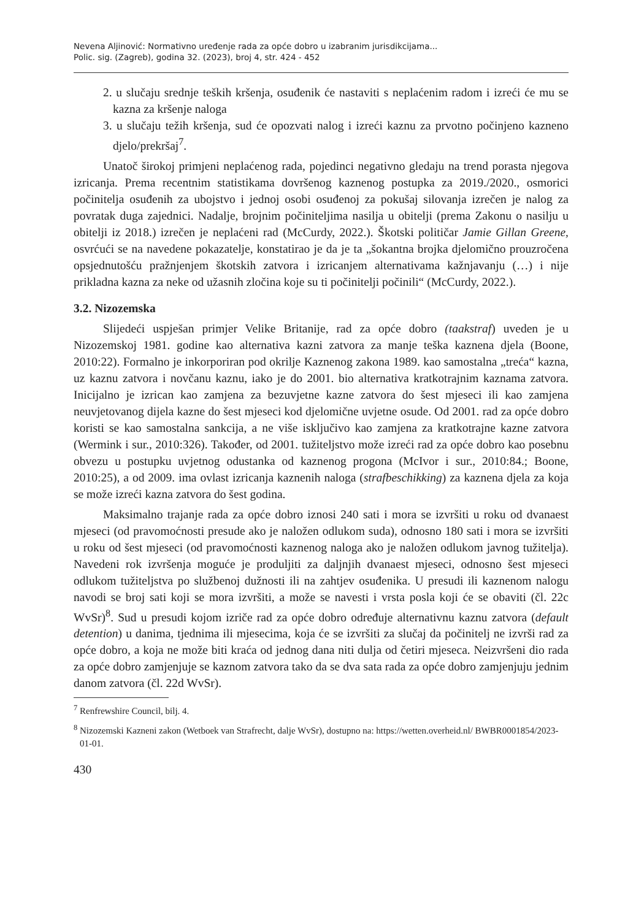Nevena Aljinović: Normativno uređenje rada za opće dobro u izabranim jurisdikcijama...
Polic. sig. (Zagreb), godina 32. (2023), broj 4, str. 424 - 452
2. u slučaju srednje teških kršenja, osuđenik će nastaviti s neplaćenim radom i izreći će mu se kazna za kršenje naloga
3. u slučaju težih kršenja, sud će opozvati nalog i izreći kaznu za prvotno počinjeno kazneno djelo/prekršaj<sup>7</sup>.
Unatoč širokoj primjeni neplaćenog rada, pojedinci negativno gledaju na trend porasta njegova izricanja. Prema recentnim statistikama dovršenog kaznenog postupka za 2019./2020., osmorici počinitelja osuđenih za ubojstvo i jednoj osobi osuđenoj za pokušaj silovanja izrečen je nalog za povratak duga zajednici. Nadalje, brojnim počiniteljima nasilja u obitelji (prema Zakonu o nasilju u obitelji iz 2018.) izrečen je neplaćeni rad (McCurdy, 2022.). Škotski političar Jamie Gillan Greene, osvrćući se na navedene pokazatelje, konstatirao je da je ta „šokantna brojka djelomično prouzročena opsjednutošću pražnjenjem škotskih zatvora i izricanjem alternativama kažnjavanju (…) i nije prikladna kazna za neke od užasnih zločina koje su ti počinitelji počinili“ (McCurdy, 2022.).
3.2. Nizozemska
Slijedeći uspješan primjer Velike Britanije, rad za opće dobro (taakstraf) uveden je u Nizozemskoj 1981. godine kao alternativa kazni zatvora za manje teška kaznena djela (Boone, 2010:22). Formalno je inkorporiran pod okrilje Kaznenog zakona 1989. kao samostalna „treća“ kazna, uz kaznu zatvora i novčanu kaznu, iako je do 2001. bio alternativa kratkotrajnim kaznama zatvora. Inicijalno je izrican kao zamjena za bezuvjetne kazne zatvora do šest mjeseci ili kao zamjena neuvjetovanog dijela kazne do šest mjeseci kod djelomične uvjetne osude. Od 2001. rad za opće dobro koristi se kao samostalna sankcija, a ne više isključivo kao zamjena za kratkotrajne kazne zatvora (Wermink i sur., 2010:326). Također, od 2001. tužiteljstvo može izreći rad za opće dobro kao posebnu obvezu u postupku uvjetnog odustanka od kaznenog progona (McIvor i sur., 2010:84.; Boone, 2010:25), a od 2009. ima ovlast izricanja kaznenih naloga (strafbeschikking) za kaznena djela za koja se može izreći kazna zatvora do šest godina.
Maksimalno trajanje rada za opće dobro iznosi 240 sati i mora se izvršiti u roku od dvanaest mjeseci (od pravomoćnosti presude ako je naložen odlukom suda), odnosno 180 sati i mora se izvršiti u roku od šest mjeseci (od pravomoćnosti kaznenog naloga ako je naložen odlukom javnog tužitelja). Navedeni rok izvršenja moguće je produljiti za daljnjih dvanaest mjeseci, odnosno šest mjeseci odlukom tužiteljstva po službenoj dužnosti ili na zahtjev osuđenika. U presudi ili kaznenom nalogu navodi se broj sati koji se mora izvršiti, a može se navesti i vrsta posla koji će se obaviti (čl. 22c WvSr)<sup>8</sup>. Sud u presudi kojom izriče rad za opće dobro određuje alternativnu kaznu zatvora (default detention) u danima, tjednima ili mjesecima, koja će se izvršiti za slučaj da počinitelj ne izvrši rad za opće dobro, a koja ne može biti kraća od jednog dana niti dulja od četiri mjeseca. Neizvršeni dio rada za opće dobro zamjenjuje se kaznom zatvora tako da se dva sata rada za opće dobro zamjenjuju jednim danom zatvora (čl. 22d WvSr).
<sup>7</sup> Renfrewshire Council, bilj. 4.
<sup>8</sup> Nizozemski Kazneni zakon (Wetboek van Strafrecht, dalje WvSr), dostupno na: https://wetten.overheid.nl/ BWBR0001854/2023-01-01.
430